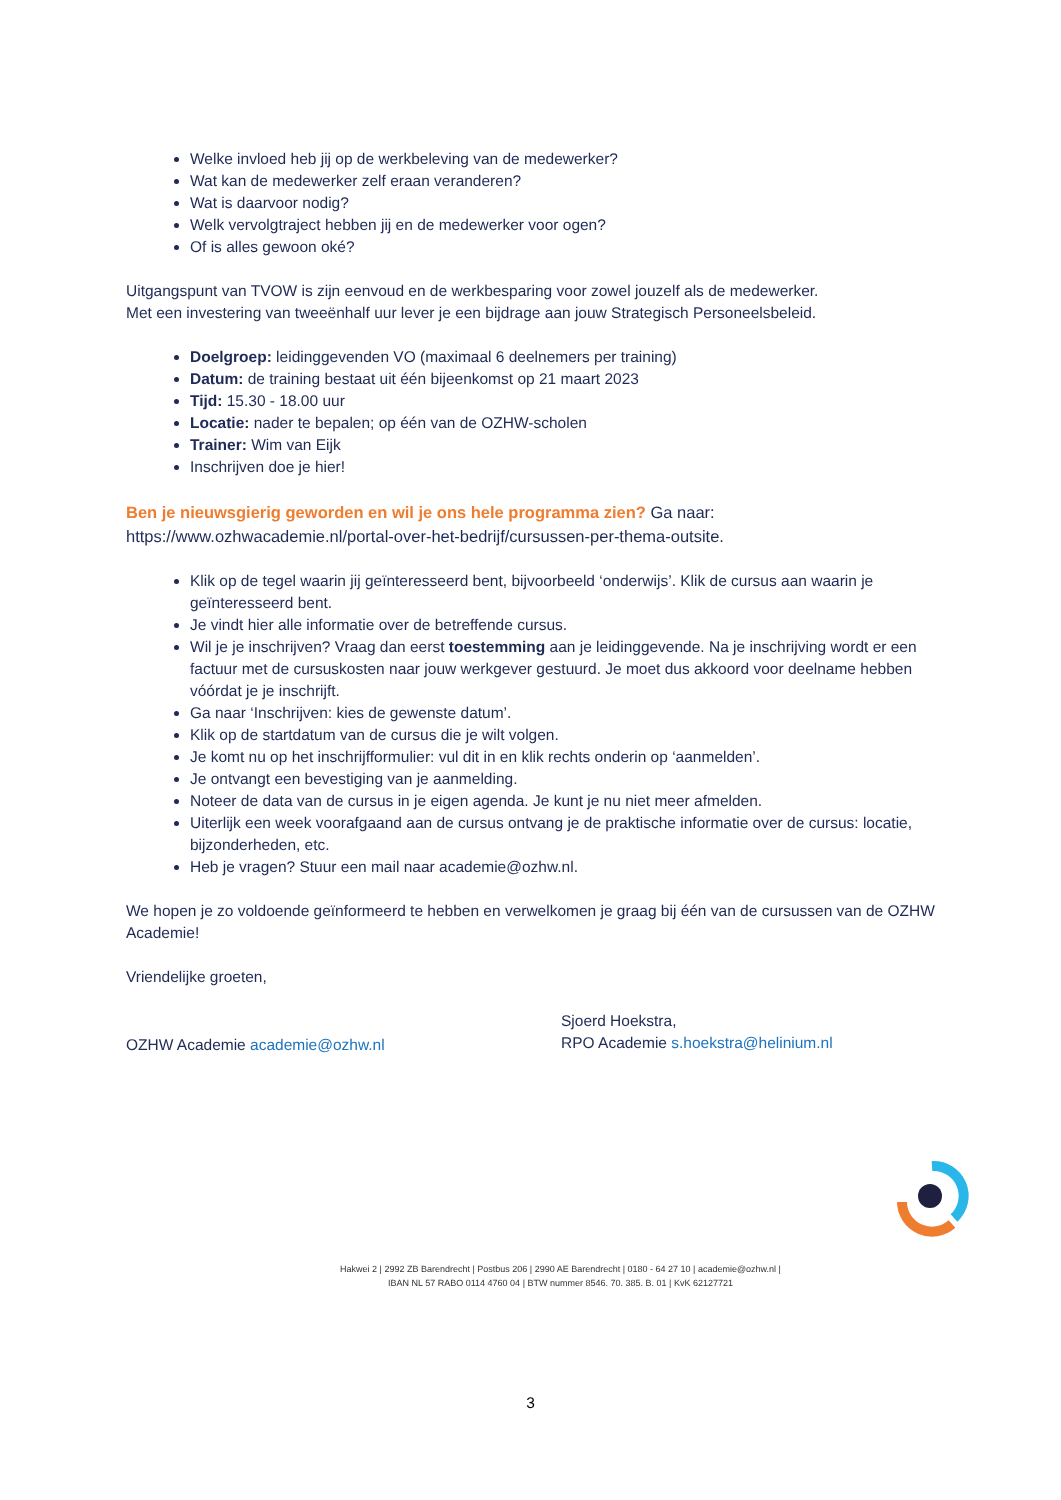Welke invloed heb jij op de werkbeleving van de medewerker?
Wat kan de medewerker zelf eraan veranderen?
Wat is daarvoor nodig?
Welk vervolgtraject hebben jij en de medewerker voor ogen?
Of is alles gewoon oké?
Uitgangspunt van TVOW is zijn eenvoud en de werkbesparing voor zowel jouzelf als de medewerker.
Met een investering van tweeënhalf uur lever je een bijdrage aan jouw Strategisch Personeelsbeleid.
Doelgroep: leidinggevenden VO (maximaal 6 deelnemers per training)
Datum: de training bestaat uit één bijeenkomst op 21 maart 2023
Tijd: 15.30 - 18.00 uur
Locatie: nader te bepalen; op één van de OZHW-scholen
Trainer: Wim van Eijk
Inschrijven doe je hier!
Ben je nieuwsgierig geworden en wil je ons hele programma zien? Ga naar:
https://www.ozhwacademie.nl/portal-over-het-bedrijf/cursussen-per-thema-outsite.
Klik op de tegel waarin jij geïnteresseerd bent, bijvoorbeeld ‘onderwijs’. Klik de cursus aan waarin je geïnteresseerd bent.
Je vindt hier alle informatie over de betreffende cursus.
Wil je je inschrijven? Vraag dan eerst toestemming aan je leidinggevende. Na je inschrijving wordt er een factuur met de cursuskosten naar jouw werkgever gestuurd. Je moet dus akkoord voor deelname hebben vóórdat je je inschrijft.
Ga naar ‘Inschrijven: kies de gewenste datum’.
Klik op de startdatum van de cursus die je wilt volgen.
Je komt nu op het inschrijfformulier: vul dit in en klik rechts onderin op ‘aanmelden’.
Je ontvangt een bevestiging van je aanmelding.
Noteer de data van de cursus in je eigen agenda. Je kunt je nu niet meer afmelden.
Uiterlijk een week voorafgaand aan de cursus ontvang je de praktische informatie over de cursus: locatie, bijzonderheden, etc.
Heb je vragen? Stuur een mail naar academie@ozhw.nl.
We hopen je zo voldoende geïnformeerd te hebben en verwelkomen je graag bij één van de cursussen van de OZHW Academie!
Vriendelijke groeten,
OZHW Academie academie@ozhw.nl
Sjoerd Hoekstra,
RPO Academie s.hoekstra@helinium.nl
Hakwei 2 | 2992 ZB Barendrecht | Postbus 206 | 2990 AE Barendrecht | 0180 - 64 27 10 | academie@ozhw.nl |
IBAN NL 57 RABO 0114 4760 04 | BTW nummer 8546. 70. 385. B. 01 | KvK 62127721
3